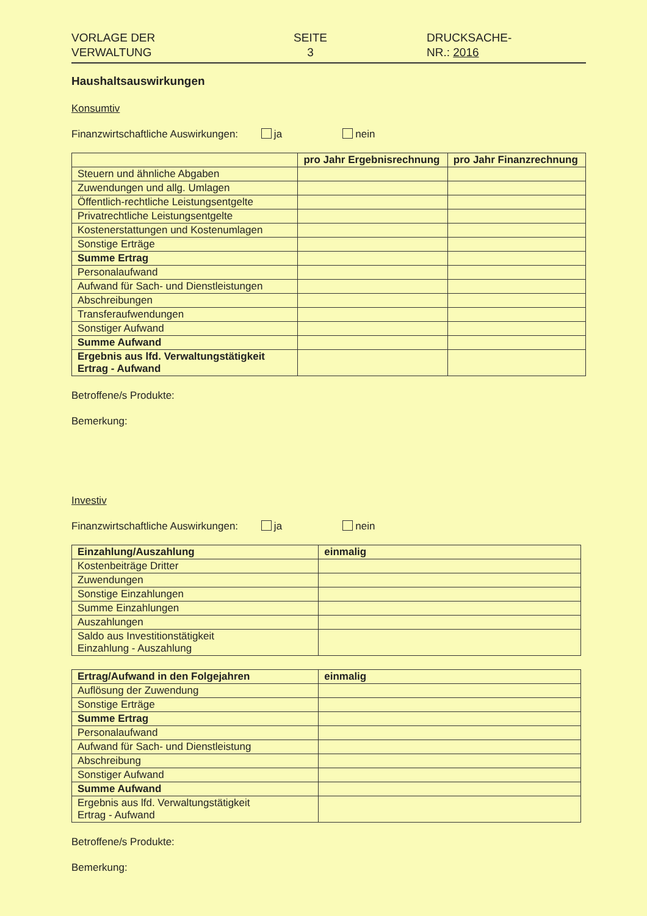VORLAGE DER
VERWALTUNG
SEITE
3
DRUCKSACHE-
NR.: 2016
Haushaltsauswirkungen
Konsumtiv
Finanzwirtschaftliche Auswirkungen: ja nein
| | pro Jahr Ergebnisrechnung | pro Jahr Finanzrechnung |
| --- | --- | --- |
| Steuern und ähnliche Abgaben | | |
| Zuwendungen und allg. Umlagen | | |
| Öffentlich-rechtliche Leistungsentgelte | | |
| Privatrechtliche Leistungsentgelte | | |
| Kostenerstattungen und Kostenumlagen | | |
| Sonstige Erträge | | |
| Summe Ertrag | | |
| Personalaufwand | | |
| Aufwand für Sach- und Dienstleistungen | | |
| Abschreibungen | | |
| Transferaufwendungen | | |
| Sonstiger Aufwand | | |
| Summe Aufwand | | |
| Ergebnis aus lfd. Verwaltungstätigkeit Ertrag - Aufwand | | |
Betroffene/s Produkte:
Bemerkung:
Investiv
Finanzwirtschaftliche Auswirkungen: ja nein
| Einzahlung/Auszahlung | einmalig |
| --- | --- |
| Kostenbeiträge Dritter | |
| Zuwendungen | |
| Sonstige Einzahlungen | |
| Summe Einzahlungen | |
| Auszahlungen | |
| Saldo aus Investitionstätigkeit Einzahlung - Auszahlung | |
| Ertrag/Aufwand in den Folgejahren | einmalig |
| --- | --- |
| Auflösung der Zuwendung | |
| Sonstige Erträge | |
| Summe Ertrag | |
| Personalaufwand | |
| Aufwand für Sach- und Dienstleistung | |
| Abschreibung | |
| Sonstiger Aufwand | |
| Summe Aufwand | |
| Ergebnis aus lfd. Verwaltungstätigkeit Ertrag - Aufwand | |
Betroffene/s Produkte:
Bemerkung: